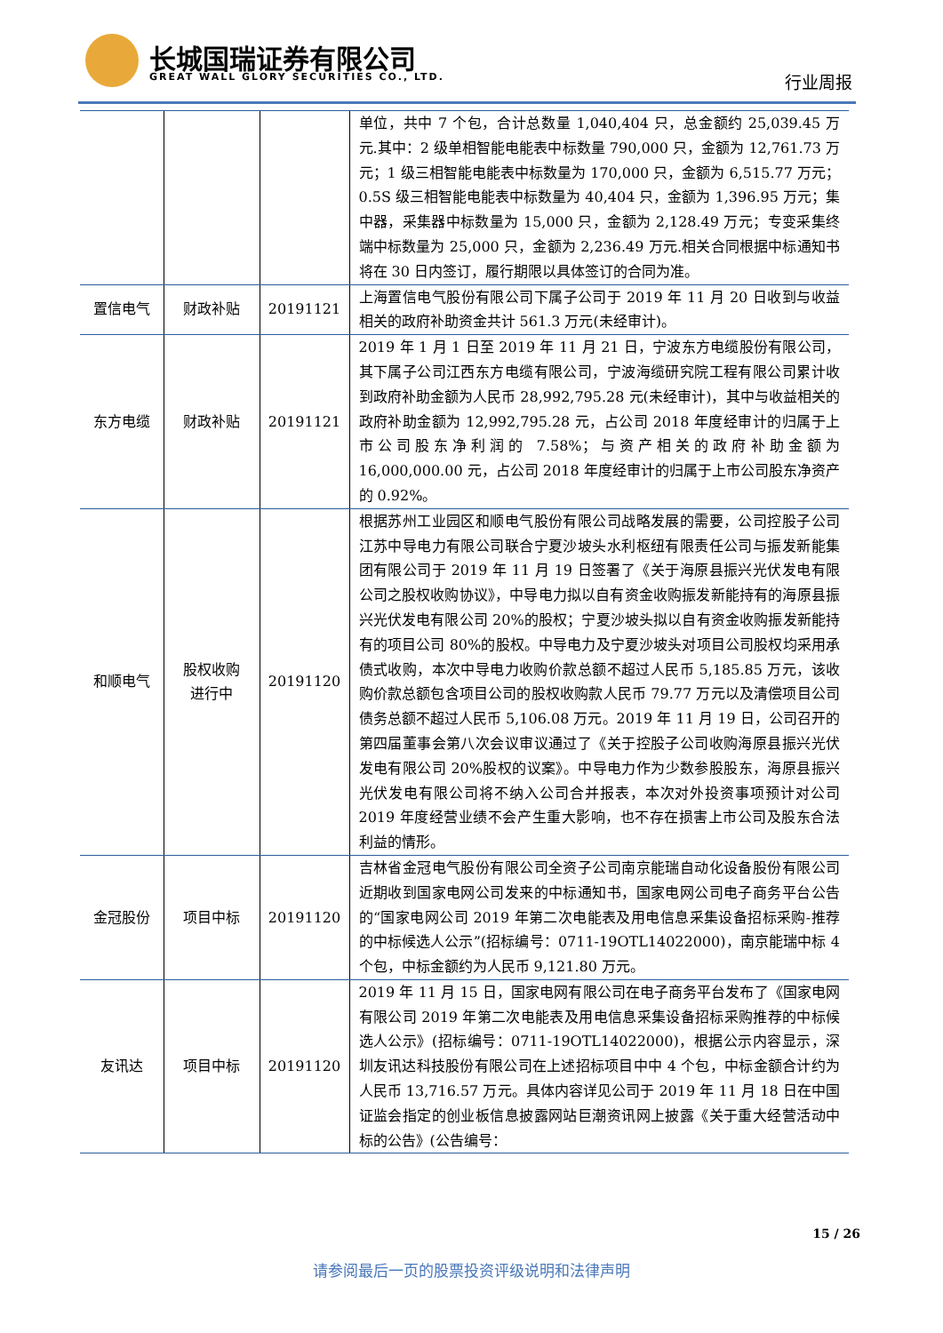长城国瑞证券有限公司
GREAT WALL GLORY SECURITIES CO., LTD.
行业周报
| | | | 单位，共中 7 个包，合计总数量 1,040,404 只，总金额约 25,039.45 万元.其中：2 级单相智能电能表中标数量 790,000 只，金额为 12,761.73 万元；1 级三相智能电能表中标数量为 170,000 只，金额为 6,515.77 万元；0.5S 级三相智能电能表中标数量为 40,404 只，金额为 1,396.95 万元；集中器，采集器中标数量为 15,000 只，金额为 2,128.49 万元；专变采集终端中标数量为 25,000 只，金额为 2,236.49 万元.相关合同根据中标通知书将在 30 日内签订，履行期限以具体签订的合同为准。 |
| 置信电气 | 财政补贴 | 20191121 | 上海置信电气股份有限公司下属子公司于 2019 年 11 月 20 日收到与收益相关的政府补助资金共计 561.3 万元(未经审计)。 |
| 东方电缆 | 财政补贴 | 20191121 | 2019 年 1 月 1 日至 2019 年 11 月 21 日，宁波东方电缆股份有限公司，其下属子公司江西东方电缆有限公司，宁波海缆研究院工程有限公司累计收到政府补助金额为人民币 28,992,795.28 元(未经审计)，其中与收益相关的政府补助金额为 12,992,795.28 元，占公司 2018 年度经审计的归属于上市公司股东净利润的 7.58%；与资产相关的政府补助金额为 16,000,000.00 元，占公司 2018 年度经审计的归属于上市公司股东净资产的 0.92%。 |
| 和顺电气 | 股权收购 进行中 | 20191120 | 根据苏州工业园区和顺电气股份有限公司战略发展的需要，公司控股子公司江苏中导电力有限公司联合宁夏沙坡头水利枢纽有限责任公司与振发新能集团有限公司于 2019 年 11 月 19 日签署了《关于海原县振兴光伏发电有限公司之股权收购协议》，中导电力拟以自有资金收购振发新能持有的海原县振兴光伏发电有限公司 20%的股权；宁夏沙坡头拟以自有资金收购振发新能持有的项目公司 80%的股权。中导电力及宁夏沙坡头对项目公司股权均采用承债式收购，本次中导电力收购价款总额不超过人民币 5,185.85 万元，该收购价款总额包含项目公司的股权收购款人民币 79.77 万元以及清偿项目公司债务总额不超过人民币 5,106.08 万元。2019 年 11 月 19 日，公司召开的第四届董事会第八次会议审议通过了《关于控股子公司收购海原县振兴光伏发电有限公司 20%股权的议案》。中导电力作为少数参股股东，海原县振兴光伏发电有限公司将不纳入公司合并报表，本次对外投资事项预计对公司 2019 年度经营业绩不会产生重大影响，也不存在损害上市公司及股东合法利益的情形。 |
| 金冠股份 | 项目中标 | 20191120 | 吉林省金冠电气股份有限公司全资子公司南京能瑞自动化设备股份有限公司近期收到国家电网公司发来的中标通知书，国家电网公司电子商务平台公告的“国家电网公司 2019 年第二次电能表及用电信息采集设备招标采购-推荐的中标候选人公示”(招标编号：0711-19OTL14022000)，南京能瑞中标 4 个包，中标金额约为人民币 9,121.80 万元。 |
| 友讯达 | 项目中标 | 20191120 | 2019 年 11 月 15 日，国家电网有限公司在电子商务平台发布了《国家电网有限公司 2019 年第二次电能表及用电信息采集设备招标采购推荐的中标候选人公示》(招标编号：0711-19OTL14022000)，根据公示内容显示，深圳友讯达科技股份有限公司在上述招标项目中中 4 个包，中标金额合计约为人民币 13,716.57 万元。具体内容详见公司于 2019 年 11 月 18 日在中国证监会指定的创业板信息披露网站巨潮资讯网上披露《关于重大经营活动中标的公告》(公告编号： |
15 / 26
请参阅最后一页的股票投资评级说明和法律声明